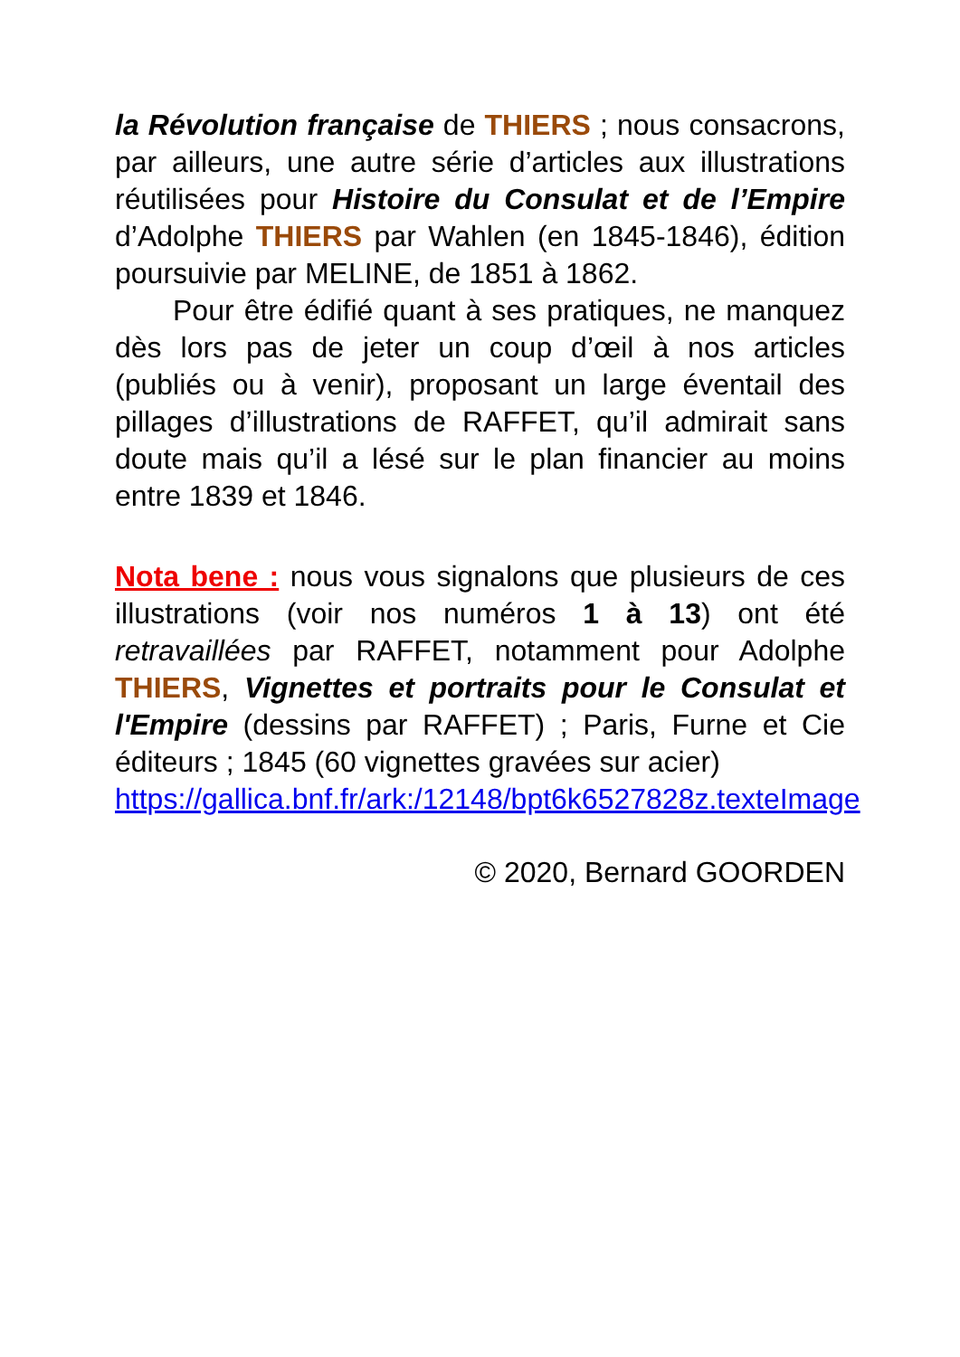la Révolution française de THIERS ; nous consacrons, par ailleurs, une autre série d’articles aux illustrations réutilisées pour Histoire du Consulat et de l’Empire d’Adolphe THIERS par Wahlen (en 1845-1846), édition poursuivie par MELINE, de 1851 à 1862.
Pour être édifié quant à ses pratiques, ne manquez dès lors pas de jeter un coup d’œil à nos articles (publiés ou à venir), proposant un large éventail des pillages d’illustrations de RAFFET, qu’il admirait sans doute mais qu’il a lésé sur le plan financier au moins entre 1839 et 1846.
Nota bene : nous vous signalons que plusieurs de ces illustrations (voir nos numéros 1 à 13) ont été retravaillées par RAFFET, notamment pour Adolphe THIERS, Vignettes et portraits pour le Consulat et l'Empire (dessins par RAFFET) ; Paris, Furne et Cie éditeurs ; 1845 (60 vignettes gravées sur acier)
https://gallica.bnf.fr/ark:/12148/bpt6k6527828z.texteImage
© 2020, Bernard GOORDEN